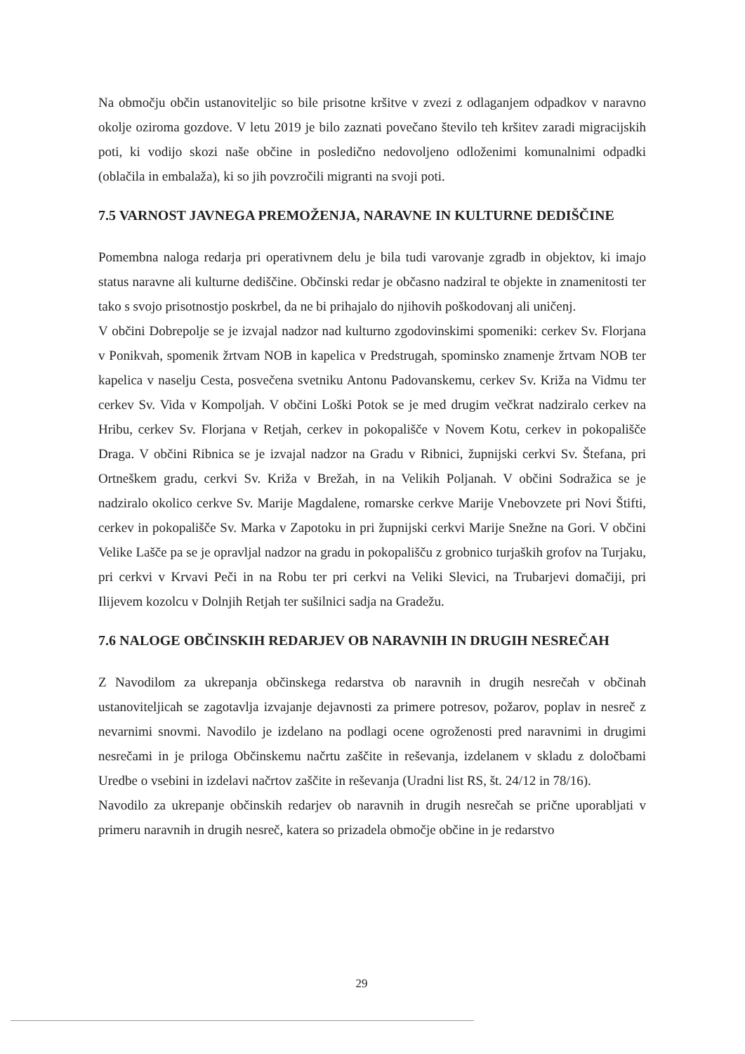Na območju občin ustanoviteljic so bile prisotne kršitve v zvezi z odlaganjem odpadkov v naravno okolje oziroma gozdove. V letu 2019 je bilo zaznati povečano število teh kršitev zaradi migracijskih poti, ki vodijo skozi naše občine in posledično nedovoljeno odloženimi komunalnimi odpadki (oblačila in embalaža), ki so jih povzročili migranti na svoji poti.
7.5 VARNOST JAVNEGA PREMOŽENJA, NARAVNE IN KULTURNE DEDIŠČINE
Pomembna naloga redarja pri operativnem delu je bila tudi varovanje zgradb in objektov, ki imajo status naravne ali kulturne dediščine. Občinski redar je občasno nadziral te objekte in znamenitosti ter tako s svojo prisotnostjo poskrbel, da ne bi prihajalo do njihovih poškodovanj ali uničenj.
V občini Dobrepolje se je izvajal nadzor nad kulturno zgodovinskimi spomeniki: cerkev Sv. Florjana v Ponikvah, spomenik žrtvam NOB in kapelica v Predstrugah, spominsko znamenje žrtvam NOB ter kapelica v naselju Cesta, posvečena svetniku Antonu Padovanskemu, cerkev Sv. Križa na Vidmu ter cerkev Sv. Vida v Kompoljah. V občini Loški Potok se je med drugim večkrat nadziralo cerkev na Hribu, cerkev Sv. Florjana v Retjah, cerkev in pokopališče v Novem Kotu, cerkev in pokopališče Draga. V občini Ribnica se je izvajal nadzor na Gradu v Ribnici, župnijski cerkvi Sv. Štefana, pri Ortneškem gradu, cerkvi Sv. Križa v Brežah, in na Velikih Poljanah. V občini Sodražica se je nadziralo okolico cerkve Sv. Marije Magdalene, romarske cerkve Marije Vnebovzete pri Novi Štifti, cerkev in pokopališče Sv. Marka v Zapotoku in pri župnijski cerkvi Marije Snežne na Gori. V občini Velike Lašče pa se je opravljal nadzor na gradu in pokopališču z grobnico turjaških grofov na Turjaku, pri cerkvi v Krvavi Peči in na Robu ter pri cerkvi na Veliki Slevici, na Trubarjevi domačiji, pri Ilijevem kozolcu v Dolnjih Retjah ter sušilnici sadja na Gradežu.
7.6 NALOGE OBČINSKIH REDARJEV OB NARAVNIH IN DRUGIH NESREČAH
Z Navodilom za ukrepanja občinskega redarstva ob naravnih in drugih nesrečah v občinah ustanoviteljicah se zagotavlja izvajanje dejavnosti za primere potresov, požarov, poplav in nesreč z nevarnimi snovmi. Navodilo je izdelano na podlagi ocene ogroženosti pred naravnimi in drugimi nesrečami in je priloga Občinskemu načrtu zaščite in reševanja, izdelanem v skladu z določbami Uredbe o vsebini in izdelavi načrtov zaščite in reševanja (Uradni list RS, št. 24/12 in 78/16).
Navodilo za ukrepanje občinskih redarjev ob naravnih in drugih nesrečah se prične uporabljati v primeru naravnih in drugih nesreč, katera so prizadela območje občine in je redarstvo
29